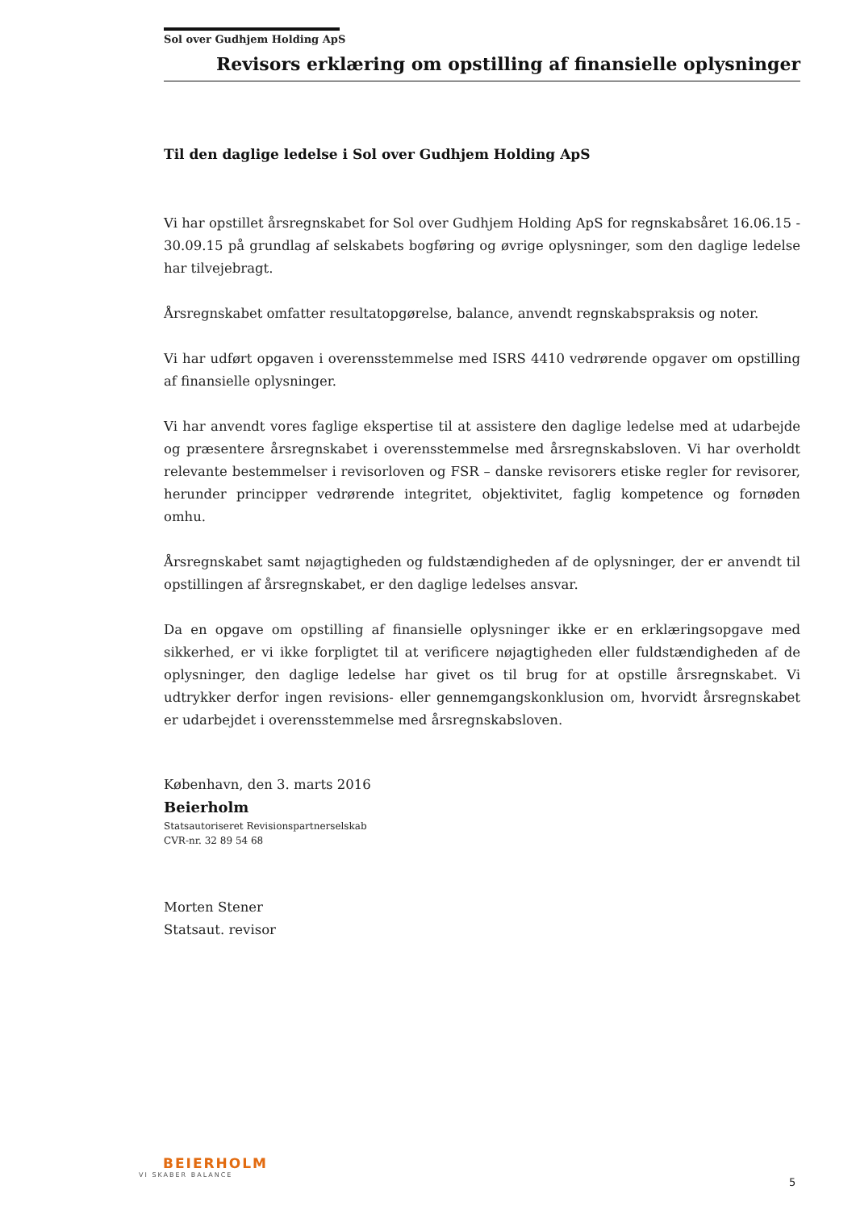Sol over Gudhjem Holding ApS
Revisors erklæring om opstilling af finansielle oplysninger
Til den daglige ledelse i Sol over Gudhjem Holding ApS
Vi har opstillet årsregnskabet for Sol over Gudhjem Holding ApS for regnskabsåret 16.06.15 - 30.09.15 på grundlag af selskabets bogføring og øvrige oplysninger, som den daglige ledelse har tilvejebragt.
Årsregnskabet omfatter resultatopgørelse, balance, anvendt regnskabspraksis og noter.
Vi har udført opgaven i overensstemmelse med ISRS 4410 vedrørende opgaver om opstilling af finansielle oplysninger.
Vi har anvendt vores faglige ekspertise til at assistere den daglige ledelse med at udarbejde og præsentere årsregnskabet i overensstemmelse med årsregnskabsloven. Vi har overholdt relevante bestemmelser i revisorloven og FSR – danske revisorers etiske regler for revisorer, herunder principper vedrørende integritet, objektivitet, faglig kompetence og fornøden omhu.
Årsregnskabet samt nøjagtigheden og fuldstændigheden af de oplysninger, der er anvendt til opstillingen af årsregnskabet, er den daglige ledelses ansvar.
Da en opgave om opstilling af finansielle oplysninger ikke er en erklæringsopgave med sikkerhed, er vi ikke forpligtet til at verificere nøjagtigheden eller fuldstændigheden af de oplysninger, den daglige ledelse har givet os til brug for at opstille årsregnskabet. Vi udtrykker derfor ingen revisions- eller gennemgangskonklusion om, hvorvidt årsregnskabet er udarbejdet i overensstemmelse med årsregnskabsloven.
København, den 3. marts 2016
Beierholm
Statsautoriseret Revisionspartnerselskab
CVR-nr. 32 89 54 68
Morten Stener
Statsaut. revisor
BEIERHOLM
VI SKABER BALANCE
5